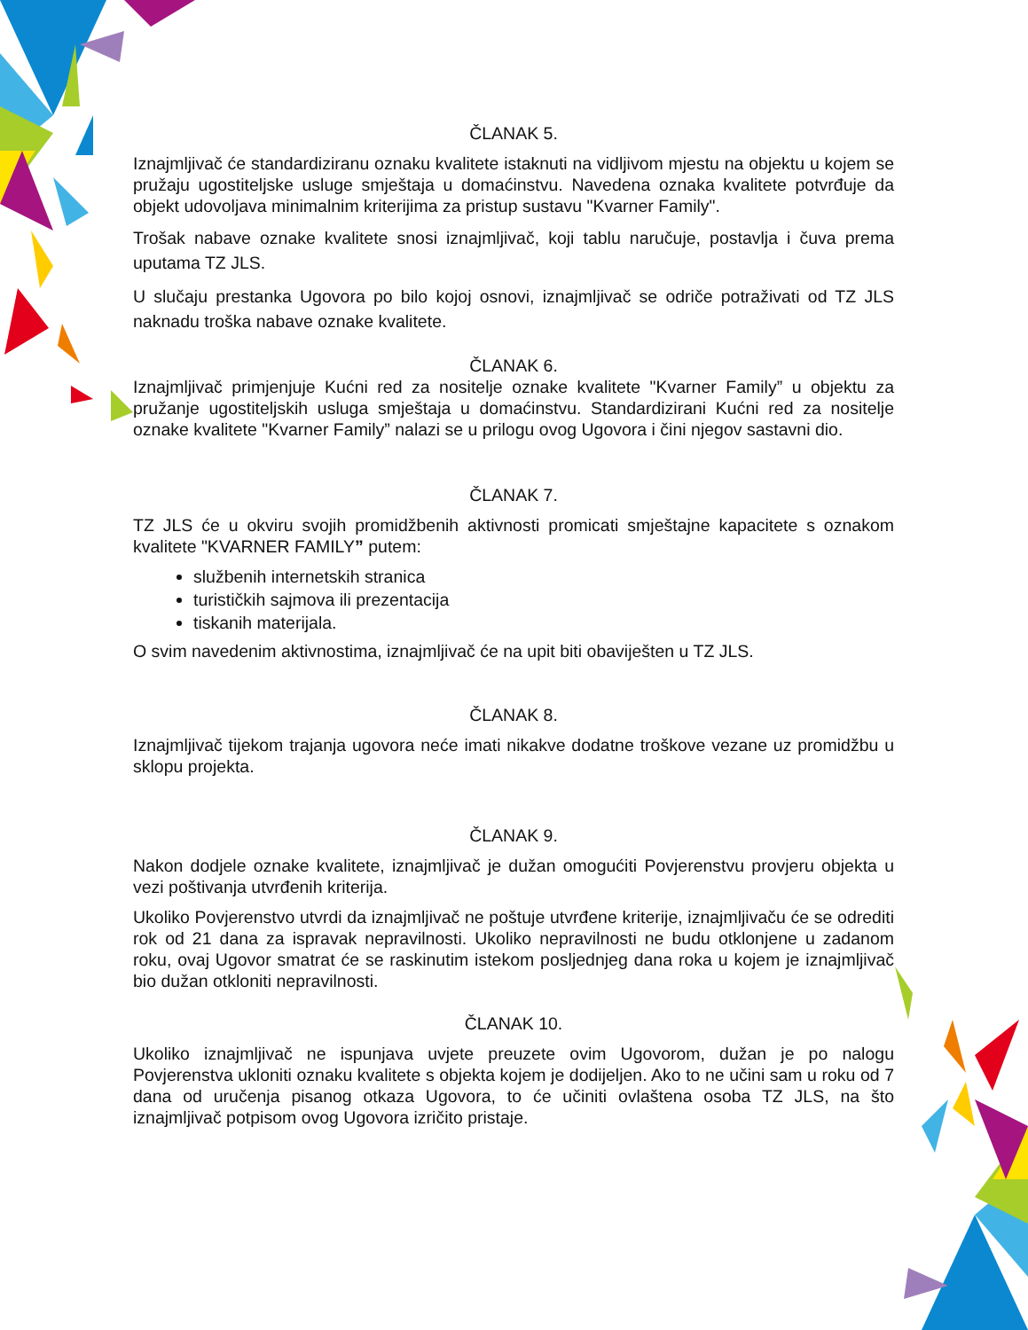ČLANAK 5.
Iznajmljivač će standardiziranu oznaku kvalitete istaknuti na vidljivom mjestu na objektu u kojem se pružaju ugostiteljske usluge smještaja u domaćinstvu. Navedena oznaka kvalitete potvrđuje da objekt udovoljava minimalnim kriterijima za pristup sustavu "Kvarner Family".
Trošak nabave oznake kvalitete snosi iznajmljivač, koji tablu naručuje, postavlja i čuva prema uputama TZ JLS.
U slučaju prestanka Ugovora po bilo kojoj osnovi, iznajmljivač se odriče potraživati od TZ JLS naknadu troška nabave oznake kvalitete.
ČLANAK 6.
Iznajmljivač primjenjuje Kućni red za nositelje oznake kvalitete "Kvarner Family” u objektu za pružanje ugostiteljskih usluga smještaja u domaćinstvu. Standardizirani Kućni red za nositelje oznake kvalitete "Kvarner Family” nalazi se u prilogu ovog Ugovora i čini njegov sastavni dio.
ČLANAK 7.
TZ JLS će u okviru svojih promidžbenih aktivnosti promicati smještajne kapacitete s oznakom kvalitete "KVARNER FAMILY” putem:
službenih internetskih stranica
turističkih sajmova ili prezentacija
tiskanih materijala.
O svim navedenim aktivnostima, iznajmljivač će na upit biti obaviješten u TZ JLS.
ČLANAK 8.
Iznajmljivač tijekom trajanja ugovora neće imati nikakve dodatne troškove vezane uz promidžbu u sklopu projekta.
ČLANAK 9.
Nakon dodjele oznake kvalitete, iznajmljivač je dužan omogućiti Povjerenstvu provjeru objekta u vezi poštivanja utvrđenih kriterija.
Ukoliko Povjerenstvo utvrdi da iznajmljivač ne poštuje utvrđene kriterije, iznajmljivaču će se odrediti rok od 21 dana za ispravak nepravilnosti. Ukoliko nepravilnosti ne budu otklonjene u zadanom roku, ovaj Ugovor smatrat će se raskinutim istekom posljednjeg dana roka u kojem je iznajmljivač bio dužan otkloniti nepravilnosti.
ČLANAK 10.
Ukoliko iznajmljivač ne ispunjava uvjete preuzete ovim Ugovorom, dužan je po nalogu Povjerenstva ukloniti oznaku kvalitete s objekta kojem je dodijeljen. Ako to ne učini sam u roku od 7 dana od uručenja pisanog otkaza Ugovora, to će učiniti ovlaštena osoba TZ JLS, na što iznajmljivač potpisom ovog Ugovora izričito pristaje.